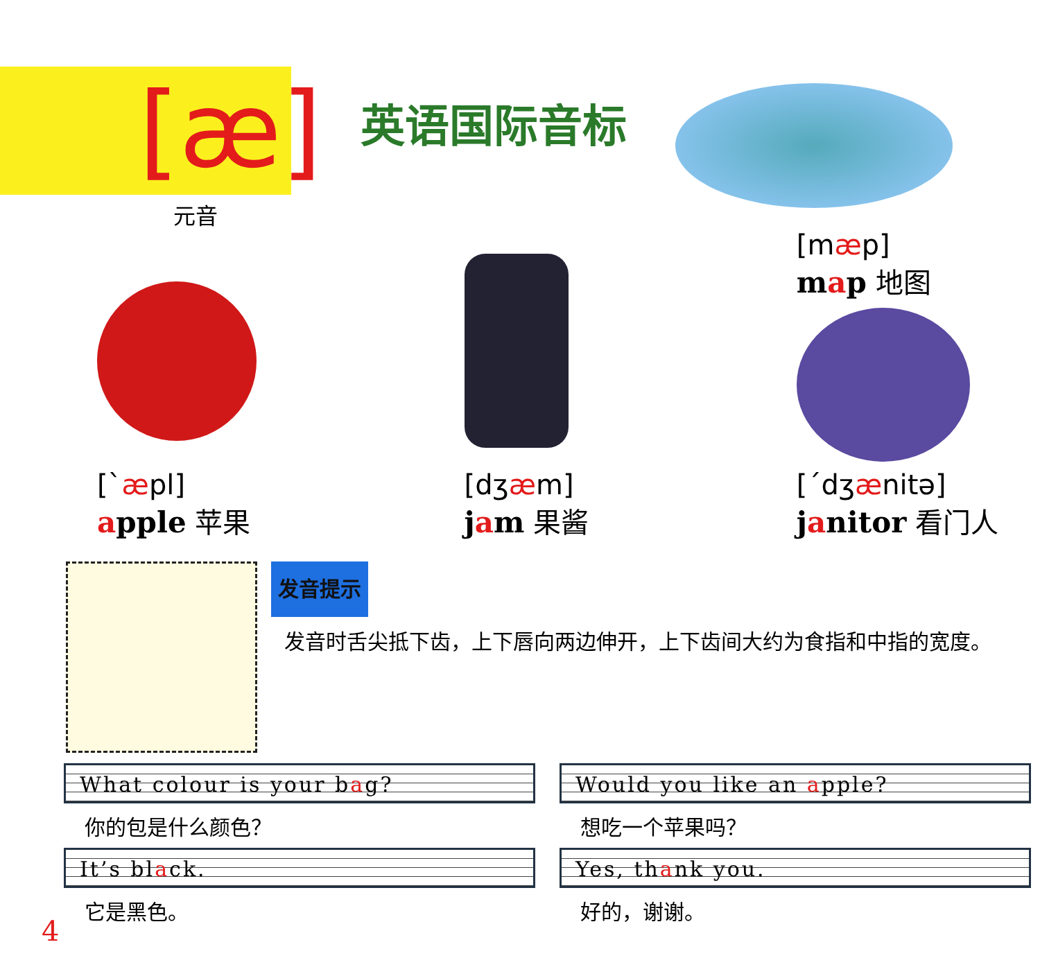[æ]
元音
英语国际音标
[`æpl]
apple 苹果
[dʒæm]
jam 果酱
[mæp]
map 地图
[ˊdʒænitə]
janitor 看门人
发音提示
发音时舌尖抵下齿，上下唇向两边伸开，上下齿间大约为食指和中指的宽度。
What colour is your bag?
你的包是什么颜色？
It’s black.
它是黑色。
Would you like an apple?
想吃一个苹果吗？
Yes, thank you.
好的，谢谢。
4